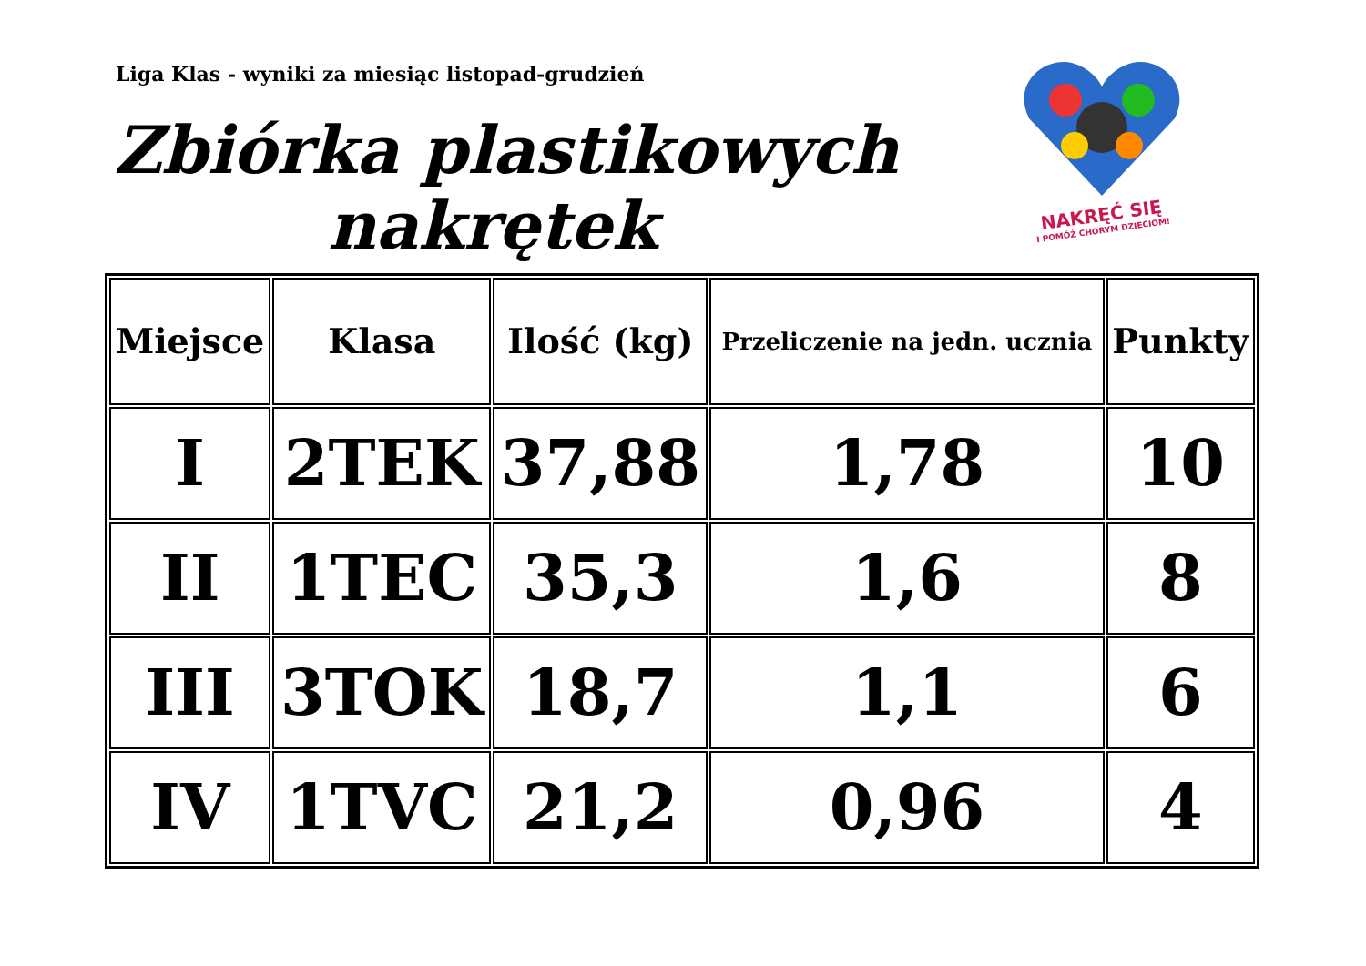Liga Klas - wyniki za miesiąc listopad-grudzień
Zbiórka plastikowych
nakrętek
NAKRĘĆ SIĘ
I POMÓŻ CHORYM DZIECIOM!
| Miejsce | Klasa | Ilość (kg) | Przeliczenie na jedn. ucznia | Punkty |
| --- | --- | --- | --- | --- |
| I | 2TEK | 37,88 | 1,78 | 10 |
| II | 1TEC | 35,3 | 1,6 | 8 |
| III | 3TOK | 18,7 | 1,1 | 6 |
| IV | 1TVC | 21,2 | 0,96 | 4 |